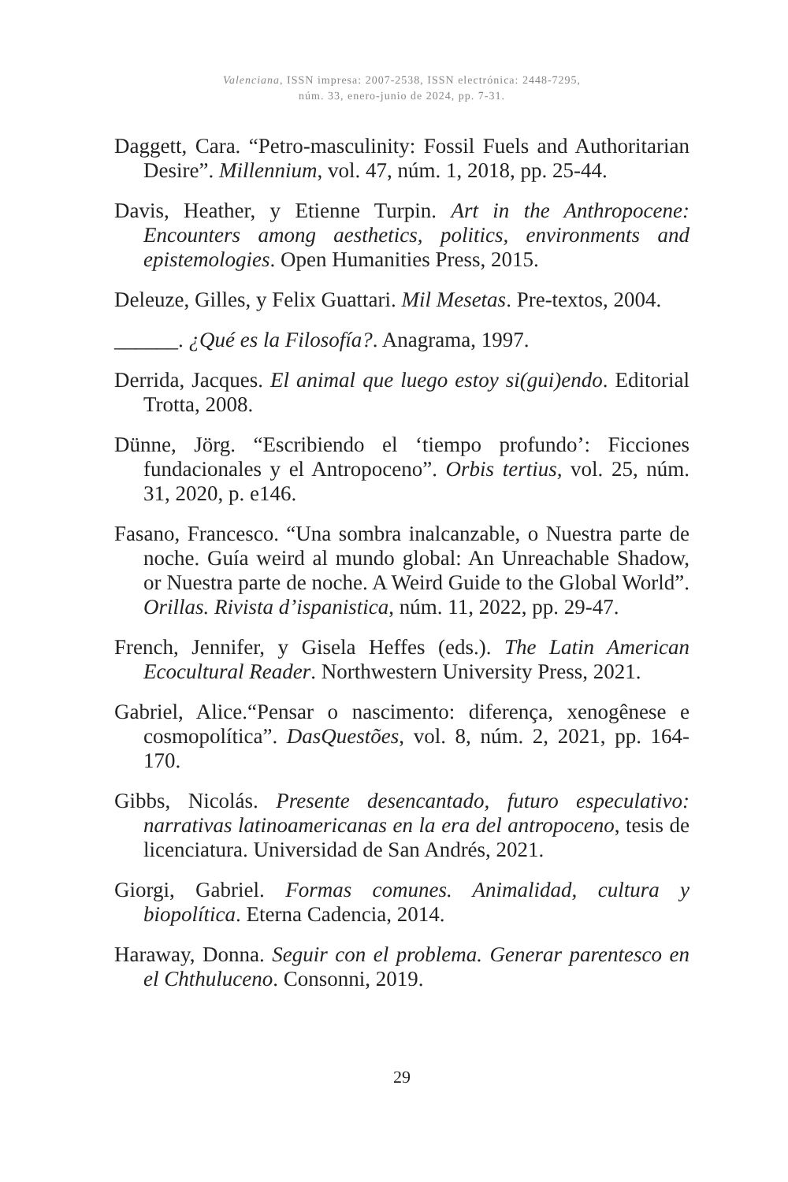Valenciana, ISSN impresa: 2007-2538, ISSN electrónica: 2448-7295,
núm. 33, enero-junio de 2024, pp. 7-31.
Daggett, Cara. “Petro-masculinity: Fossil Fuels and Authoritarian Desire”. Millennium, vol. 47, núm. 1, 2018, pp. 25-44.
Davis, Heather, y Etienne Turpin. Art in the Anthropocene: Encounters among aesthetics, politics, environments and epistemologies. Open Humanities Press, 2015.
Deleuze, Gilles, y Felix Guattari. Mil Mesetas. Pre-textos, 2004.
______. ¿Qué es la Filosofía?. Anagrama, 1997.
Derrida, Jacques. El animal que luego estoy si(gui)endo. Editorial Trotta, 2008.
Dünne, Jörg. “Escribiendo el ‘tiempo profundo’: Ficciones fundacionales y el Antropoceno”. Orbis tertius, vol. 25, núm. 31, 2020, p. e146.
Fasano, Francesco. “Una sombra inalcanzable, o Nuestra parte de noche. Guía weird al mundo global: An Unreachable Shadow, or Nuestra parte de noche. A Weird Guide to the Global World”. Orillas. Rivista d’ispanistica, núm. 11, 2022, pp. 29-47.
French, Jennifer, y Gisela Heffes (eds.). The Latin American Ecocultural Reader. Northwestern University Press, 2021.
Gabriel, Alice.“Pensar o nascimento: diferença, xenogênese e cosmopolítica”. DasQuestões, vol. 8, núm. 2, 2021, pp. 164-170.
Gibbs, Nicolás. Presente desencantado, futuro especulativo: narrativas latinoamericanas en la era del antropoceno, tesis de licenciatura. Universidad de San Andrés, 2021.
Giorgi, Gabriel. Formas comunes. Animalidad, cultura y biopolítica. Eterna Cadencia, 2014.
Haraway, Donna. Seguir con el problema. Generar parentesco en el Chthuluceno. Consonni, 2019.
29